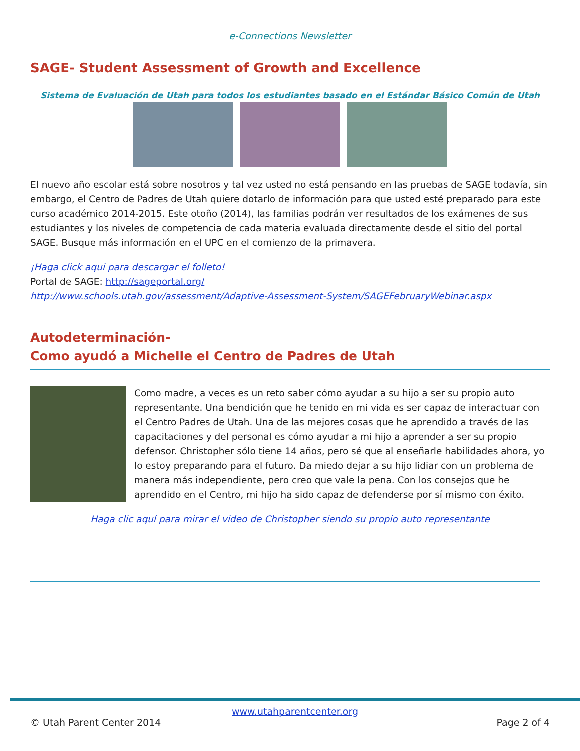e-Connections Newsletter
SAGE- Student Assessment of Growth and Excellence
Sistema de Evaluación de Utah para todos los estudiantes basado en el Estándar Básico Común de Utah
El nuevo año escolar está sobre nosotros y tal vez usted no está pensando en las pruebas de SAGE todavía, sin embargo, el Centro de Padres de Utah quiere dotarlo de información para que usted esté preparado para este curso académico 2014-2015. Este otoño (2014), las familias podrán ver resultados de los exámenes de sus estudiantes y los niveles de competencia de cada materia evaluada directamente desde el sitio del portal SAGE. Busque más información en el UPC en el comienzo de la primavera.
¡Haga click aqui para descargar el folleto!
Portal de SAGE: http://sageportal.org/
http://www.schools.utah.gov/assessment/Adaptive-Assessment-System/SAGEFebruaryWebinar.aspx
Autodeterminación-
Como ayudó a Michelle el Centro de Padres de Utah
Como madre, a veces es un reto saber cómo ayudar a su hijo a ser su propio auto representante. Una bendición que he tenido en mi vida es ser capaz de interactuar con el Centro Padres de Utah. Una de las mejores cosas que he aprendido a través de las capacitaciones y del personal es cómo ayudar a mi hijo a aprender a ser su propio defensor. Christopher sólo tiene 14 años, pero sé que al enseñarle habilidades ahora, yo lo estoy preparando para el futuro. Da miedo dejar a su hijo lidiar con un problema de manera más independiente, pero creo que vale la pena. Con los consejos que he aprendido en el Centro, mi hijo ha sido capaz de defenderse por sí mismo con éxito.
Haga clic aquí para mirar el video de Christopher siendo su propio auto representante
www.utahparentcenter.org
© Utah Parent Center 2014 Page 2 of 4